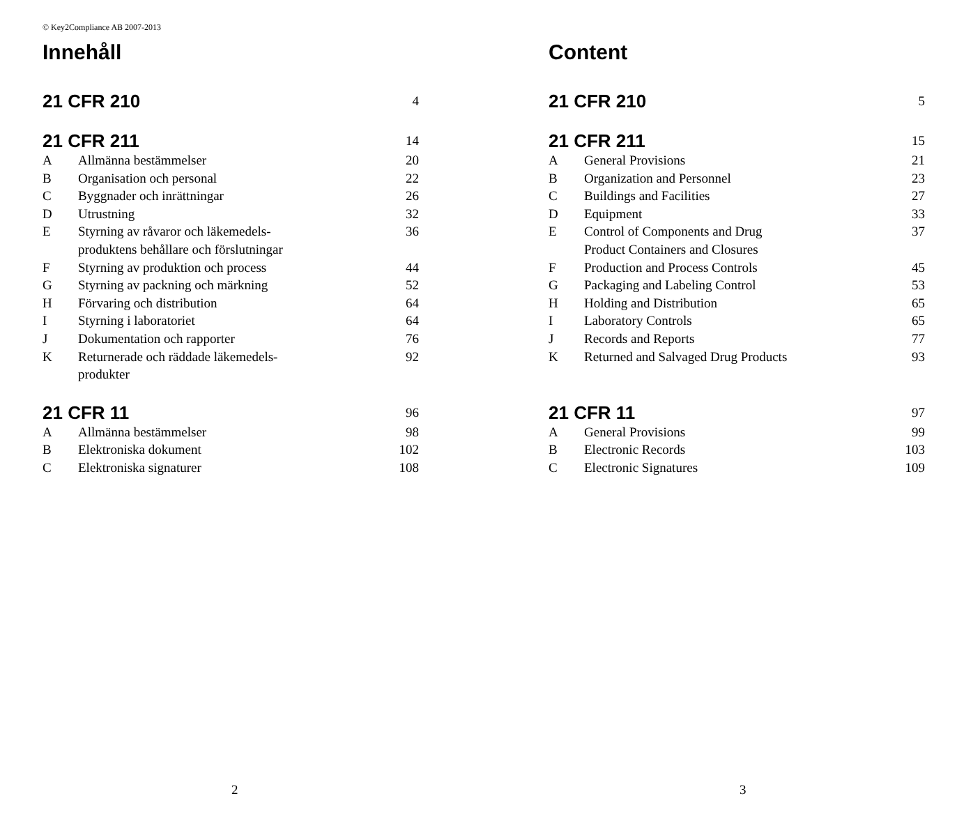© Key2Compliance AB 2007-2013
Innehåll
| 21 CFR 210 | | 4 |
| 21 CFR 211 | | 14 |
| A | Allmänna bestämmelser | 20 |
| B | Organisation och personal | 22 |
| C | Byggnader och inrättningar | 26 |
| D | Utrustning | 32 |
| E | Styrning av råvaror och läkemedels- produktens behållare och förslutningar | 36 |
| F | Styrning av produktion och process | 44 |
| G | Styrning av packning och märkning | 52 |
| H | Förvaring och distribution | 64 |
| I | Styrning i laboratoriet | 64 |
| J | Dokumentation och rapporter | 76 |
| K | Returnerade och räddade läkemedels- produkter | 92 |
| 21 CFR 11 | | 96 |
| A | Allmänna bestämmelser | 98 |
| B | Elektroniska dokument | 102 |
| C | Elektroniska signaturer | 108 |
2
Content
| 21 CFR 210 | | 5 |
| 21 CFR 211 | | 15 |
| A | General Provisions | 21 |
| B | Organization and Personnel | 23 |
| C | Buildings and Facilities | 27 |
| D | Equipment | 33 |
| E | Control of Components and Drug Product Containers and Closures | 37 |
| F | Production and Process Controls | 45 |
| G | Packaging and Labeling Control | 53 |
| H | Holding and Distribution | 65 |
| I | Laboratory Controls | 65 |
| J | Records and Reports | 77 |
| K | Returned and Salvaged Drug Products | 93 |
| 21 CFR 11 | | 97 |
| A | General Provisions | 99 |
| B | Electronic Records | 103 |
| C | Electronic Signatures | 109 |
3